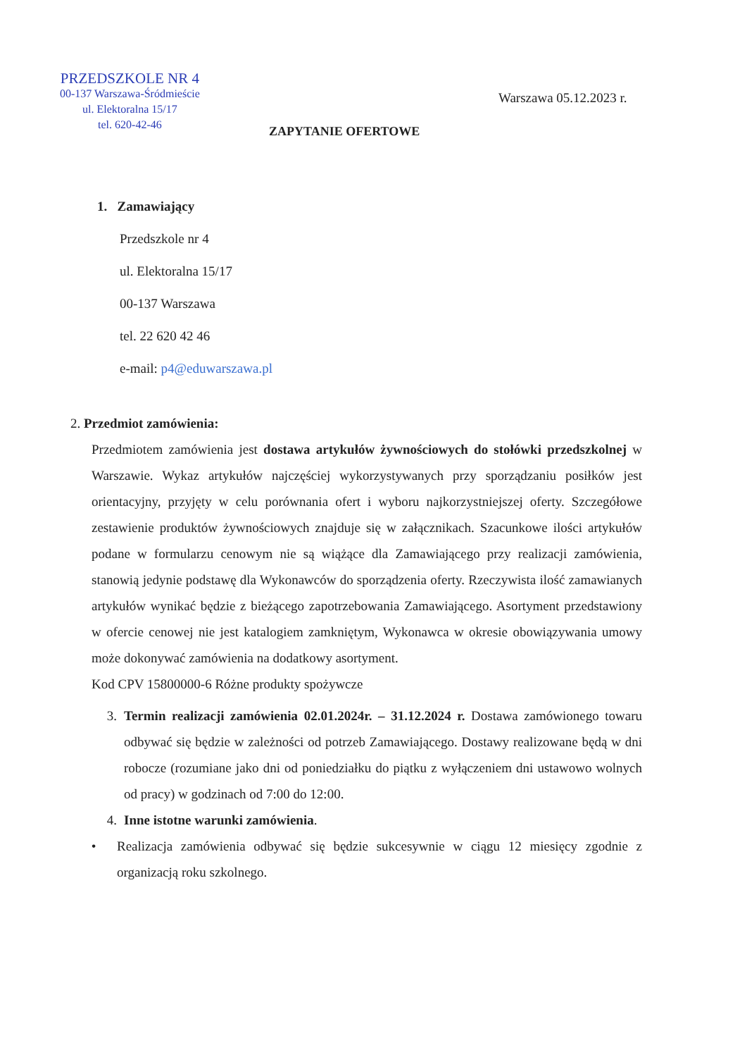PRZEDSZKOLE NR 4
00-137 Warszawa-Śródmieście
ul. Elektoralna 15/17
tel. 620-42-46
Warszawa 05.12.2023 r.
ZAPYTANIE OFERTOWE
1. Zamawiający
Przedszkole nr 4
ul. Elektoralna 15/17
00-137 Warszawa
tel. 22 620 42 46
e-mail: p4@eduwarszawa.pl
2. Przedmiot zamówienia:
Przedmiotem zamówienia jest dostawa artykułów żywnościowych do stołówki przedszkolnej w Warszawie. Wykaz artykułów najczęściej wykorzystywanych przy sporządzaniu posiłków jest orientacyjny, przyjęty w celu porównania ofert i wyboru najkorzystniejszej oferty. Szczegółowe zestawienie produktów żywnościowych znajduje się w załącznikach. Szacunkowe ilości artykułów podane w formularzu cenowym nie są wiążące dla Zamawiającego przy realizacji zamówienia, stanowią jedynie podstawę dla Wykonawców do sporządzenia oferty. Rzeczywista ilość zamawianych artykułów wynikać będzie z bieżącego zapotrzebowania Zamawiającego. Asortyment przedstawiony w ofercie cenowej nie jest katalogiem zamkniętym, Wykonawca w okresie obowiązywania umowy może dokonywać zamówienia na dodatkowy asortyment.
Kod CPV 15800000-6 Różne produkty spożywcze
3. Termin realizacji zamówienia 02.01.2024r. – 31.12.2024 r. Dostawa zamówionego towaru odbywać się będzie w zależności od potrzeb Zamawiającego. Dostawy realizowane będą w dni robocze (rozumiane jako dni od poniedziałku do piątku z wyłączeniem dni ustawowo wolnych od pracy) w godzinach od 7:00 do 12:00.
4. Inne istotne warunki zamówienia.
• Realizacja zamówienia odbywać się będzie sukcesywnie w ciągu 12 miesięcy zgodnie z organizacją roku szkolnego.